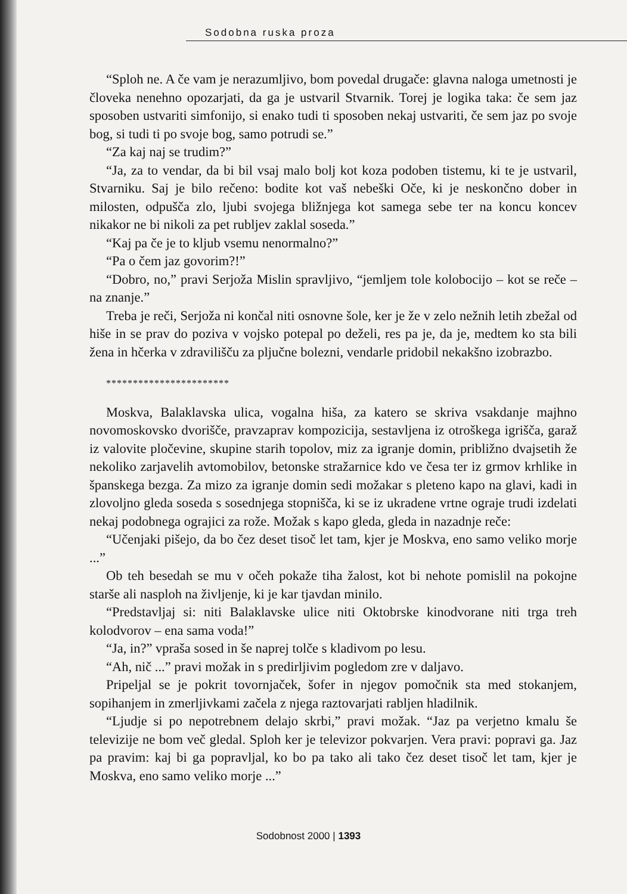Sodobna ruska proza
“Sploh ne. A če vam je nerazumljivo, bom povedal drugače: glavna naloga umetnosti je človeka nenehno opozarjati, da ga je ustvaril Stvarnik. Torej je logika taka: če sem jaz sposoben ustvariti simfonijo, si enako tudi ti sposoben nekaj ustvariti, če sem jaz po svoje bog, si tudi ti po svoje bog, samo potrudi se.”
“Za kaj naj se trudim?”
“Ja, za to vendar, da bi bil vsaj malo bolj kot koza podoben tistemu, ki te je ustvaril, Stvarniku. Saj je bilo rečeno: bodite kot vaš nebeški Oče, ki je neskončno dober in milosten, odpušča zlo, ljubi svojega bližnjega kot samega sebe ter na koncu koncev nikakor ne bi nikoli za pet rubljev zaklal soseda.”
“Kaj pa če je to kljub vsemu nenormalno?”
“Pa o čem jaz govorim?!”
“Dobro, no,” pravi Serjoža Mislin spravljivo, “jemljem tole kolobocijo – kot se reče – na znanje.”
Treba je reči, Serjoža ni končal niti osnovne šole, ker je že v zelo nežnih letih zbežal od hiše in se prav do poziva v vojsko potepal po deželi, res pa je, da je, medtem ko sta bili žena in hčerka v zdravilišču za pljučne bolezni, vendarle pridobil nekakšno izobrazbo.
***********************
Moskva, Balaklavska ulica, vogalna hiša, za katero se skriva vsakdanje majhno novomoskovsko dvorišče, pravzaprav kompozicija, sestavljena iz otroškega igrišča, garaž iz valovite pločevine, skupine starih topolov, miz za igranje domin, približno dvajsetih že nekoliko zarjavelih avtomobilov, betonske stražarnice kdo ve česa ter iz grmov krhlike in španskega bezga. Za mizo za igranje domin sedi možakar s pleteno kapo na glavi, kadi in zlovoljno gleda soseda s sosednjega stopnišča, ki se iz ukradene vrtne ograje trudi izdelati nekaj podobnega ograjici za rože. Možak s kapo gleda, gleda in nazadnje reče:
“Učenjaki pišejo, da bo čez deset tisoč let tam, kjer je Moskva, eno samo veliko morje ...”
Ob teh besedah se mu v očeh pokaže tiha žalost, kot bi nehote pomislil na pokojne starše ali nasploh na življenje, ki je kar tjavdan minilo.
“Predstavljaj si: niti Balaklavske ulice niti Oktobrske kinodvorane niti trga treh kolodvorov – ena sama voda!”
“Ja, in?” vpraša sosed in še naprej tolče s kladivom po lesu.
“Ah, nič ...” pravi možak in s predirljivim pogledom zre v daljavo.
Pripeljal se je pokrit tovornjaček, šofer in njegov pomočnik sta med stokanjem, sopihanjem in zmerljivkami začela z njega raztovarjati rabljen hladilnik.
“Ljudje si po nepotrebnem delajo skrbi,” pravi možak. “Jaz pa verjetno kmalu še televizije ne bom več gledal. Sploh ker je televizor pokvarjen. Vera pravi: popravi ga. Jaz pa pravim: kaj bi ga popravljal, ko bo pa tako ali tako čez deset tisoč let tam, kjer je Moskva, eno samo veliko morje ...”
Sodobnost 2000 | 1393